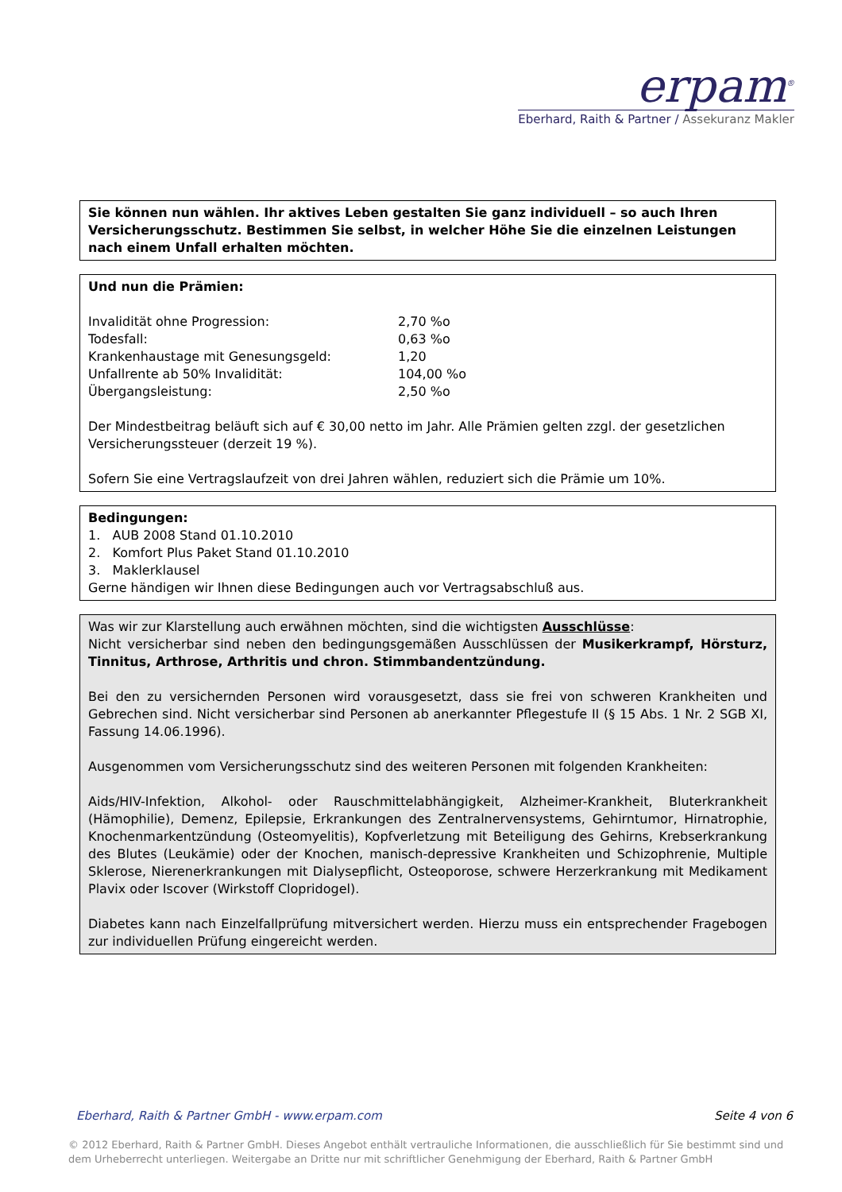erpam<sup>®</sup>
Eberhard, Raith & Partner / Assekuranz Makler
Sie können nun wählen. Ihr aktives Leben gestalten Sie ganz individuell – so auch Ihren Versicherungsschutz. Bestimmen Sie selbst, in welcher Höhe Sie die einzelnen Leistungen nach einem Unfall erhalten möchten.
Und nun die Prämien:
| Invalidität ohne Progression: | 2,70 %o |
| Todesfall: | 0,63 %o |
| Krankenhaustage mit Genesungsgeld: | 1,20 |
| Unfallrente ab 50% Invalidität: | 104,00 %o |
| Übergangsleistung: | 2,50 %o |
Der Mindestbeitrag beläuft sich auf € 30,00 netto im Jahr. Alle Prämien gelten zzgl. der gesetzlichen Versicherungssteuer (derzeit 19 %).
Sofern Sie eine Vertragslaufzeit von drei Jahren wählen, reduziert sich die Prämie um 10%.
Bedingungen:
1. AUB 2008 Stand 01.10.2010
2. Komfort Plus Paket Stand 01.10.2010
3. Maklerklausel
Gerne händigen wir Ihnen diese Bedingungen auch vor Vertragsabschluß aus.
Was wir zur Klarstellung auch erwähnen möchten, sind die wichtigsten Ausschlüsse:
Nicht versicherbar sind neben den bedingungsgemäßen Ausschlüssen der Musikerkrampf, Hörsturz, Tinnitus, Arthrose, Arthritis und chron. Stimmbandentzündung.
Bei den zu versichernden Personen wird vorausgesetzt, dass sie frei von schweren Krankheiten und Gebrechen sind. Nicht versicherbar sind Personen ab anerkannter Pflegestufe II (§ 15 Abs. 1 Nr. 2 SGB XI, Fassung 14.06.1996).
Ausgenommen vom Versicherungsschutz sind des weiteren Personen mit folgenden Krankheiten:
Aids/HIV-Infektion, Alkohol- oder Rauschmittelabhängigkeit, Alzheimer-Krankheit, Bluterkrankheit (Hämophilie), Demenz, Epilepsie, Erkrankungen des Zentralnervensystems, Gehirntumor, Hirnatrophie, Knochenmarkentzündung (Osteomyelitis), Kopfverletzung mit Beteiligung des Gehirns, Krebserkrankung des Blutes (Leukämie) oder der Knochen, manisch-depressive Krankheiten und Schizophrenie, Multiple Sklerose, Nierenerkrankungen mit Dialysepflicht, Osteoporose, schwere Herzerkrankung mit Medikament Plavix oder Iscover (Wirkstoff Clopridogel).
Diabetes kann nach Einzelfallprüfung mitversichert werden. Hierzu muss ein entsprechender Fragebogen zur individuellen Prüfung eingereicht werden.
Eberhard, Raith & Partner GmbH - www.erpam.com Seite 4 von 6
© 2012 Eberhard, Raith & Partner GmbH. Dieses Angebot enthält vertrauliche Informationen, die ausschließlich für Sie bestimmt sind und dem Urheberrecht unterliegen. Weitergabe an Dritte nur mit schriftlicher Genehmigung der Eberhard, Raith & Partner GmbH